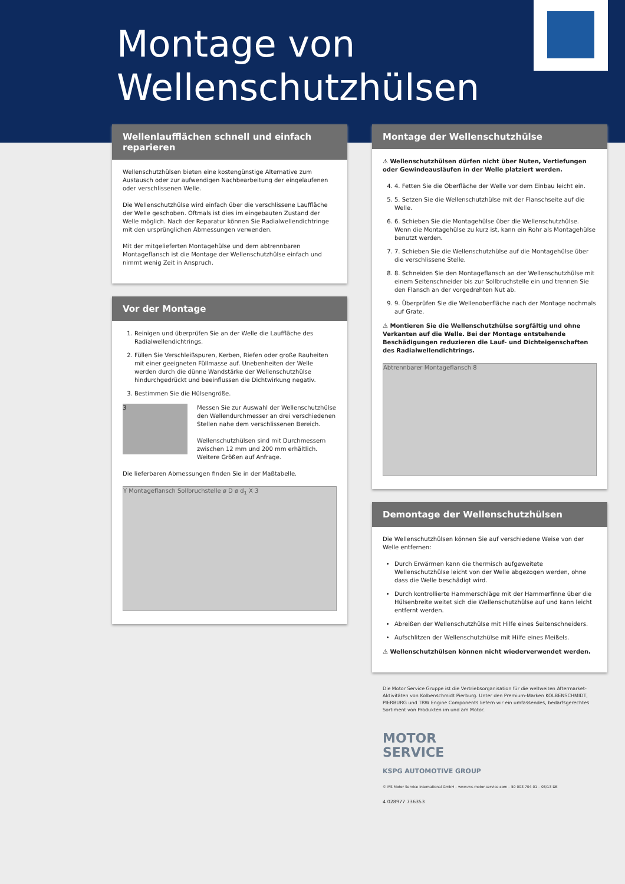Montage von
Wellenschutzhülsen
Wellenlaufflächen schnell und einfach reparieren
Wellenschutzhülsen bieten eine kostengünstige Alternative zum Austausch oder zur aufwendigen Nachbearbeitung der eingelaufenen oder verschlissenen Welle.
Die Wellenschutzhülse wird einfach über die verschlissene Lauffläche der Welle geschoben. Oftmals ist dies im eingebauten Zustand der Welle möglich. Nach der Reparatur können Sie Radialwellendichtringe mit den ursprünglichen Abmessungen verwenden.
Mit der mitgelieferten Montagehülse und dem abtrennbaren Montageflansch ist die Montage der Wellenschutzhülse einfach und nimmt wenig Zeit in Anspruch.
Vor der Montage
1. Reinigen und überprüfen Sie an der Welle die Lauffläche des Radialwellen­dichtrings.
2. Füllen Sie Verschleißspuren, Kerben, Riefen oder große Rauheiten mit einer geeigneten Füllmasse auf. Unebenheiten der Welle werden durch die dünne Wandstärke der Wellenschutzhülse hindurchgedrückt und beeinflussen die Dichtwirkung negativ.
3. Bestimmen Sie die Hülsengröße.
3
Messen Sie zur Auswahl der Wellenschutzhülse den Wellendurchmesser an drei verschiedenen Stellen nahe dem verschlissenen Bereich.
Wellenschutzhülsen sind mit Durchmessern zwischen 12 mm und 200 mm erhältlich. Weitere Größen auf Anfrage.
Die lieferbaren Abmessungen finden Sie in der Maßtabelle.
Y Montageflansch Sollbruchstelle ø D ø d<sub>1</sub> X 3
Montage der Wellenschutzhülse
⚠ Wellenschutzhülsen dürfen nicht über Nuten, Vertiefungen oder Gewindeausläufen in der Welle platziert werden.
4. 4. Fetten Sie die Oberfläche der Welle vor dem Einbau leicht ein.
5. 5. Setzen Sie die Wellenschutzhülse mit der Flanschseite auf die Welle.
6. 6. Schieben Sie die Montagehülse über die Wellenschutzhülse. Wenn die Montagehülse zu kurz ist, kann ein Rohr als Montagehülse benutzt werden.
7. 7. Schieben Sie die Wellenschutzhülse auf die Montagehülse über die verschlissene Stelle.
8. 8. Schneiden Sie den Montageflansch an der Wellenschutzhülse mit einem Seitenschneider bis zur Sollbruchstelle ein und trennen Sie den Flansch an der vorgedrehten Nut ab.
9. 9. Überprüfen Sie die Wellenoberfläche nach der Montage nochmals auf Grate.
⚠ Montieren Sie die Wellenschutzhülse sorgfältig und ohne Verkanten auf die Welle. Bei der Montage entstehende Beschädigungen reduzieren die Lauf- und Dichteigenschaften des Radialwellendichtrings.
Abtrennbarer Montageflansch 8
Demontage der Wellenschutzhülsen
Die Wellenschutzhülsen können Sie auf verschiedene Weise von der Welle entfernen:
Durch Erwärmen kann die thermisch aufgeweitete Wellenschutzhülse leicht von der Welle abgezogen werden, ohne dass die Welle beschädigt wird.
Durch kontrollierte Hammerschläge mit der Hammerfinne über die Hülsenbreite weitet sich die Wellenschutzhülse auf und kann leicht entfernt werden.
Abreißen der Wellenschutzhülse mit Hilfe eines Seitenschneiders.
Aufschlitzen der Wellenschutzhülse mit Hilfe eines Meißels.
⚠ Wellenschutzhülsen können nicht wiederverwendet werden.
Die Motor Service Gruppe ist die Vertriebsorganisation für die weltweiten Aftermarket-Aktivitäten von Kolbenschmidt Pierburg. Unter den Premium-Marken KOLBENSCHMIDT, PIERBURG und TRW Engine Components liefern wir ein umfassendes, bedarfsgerechtes Sortiment von Produkten im und am Motor.
MOTOR
SERVICE
KSPG AUTOMOTIVE GROUP
© MS Motor Service International GmbH – www.ms-motor-service.com – 50 003 704-01 – 08/13 DE
4 028977 736353